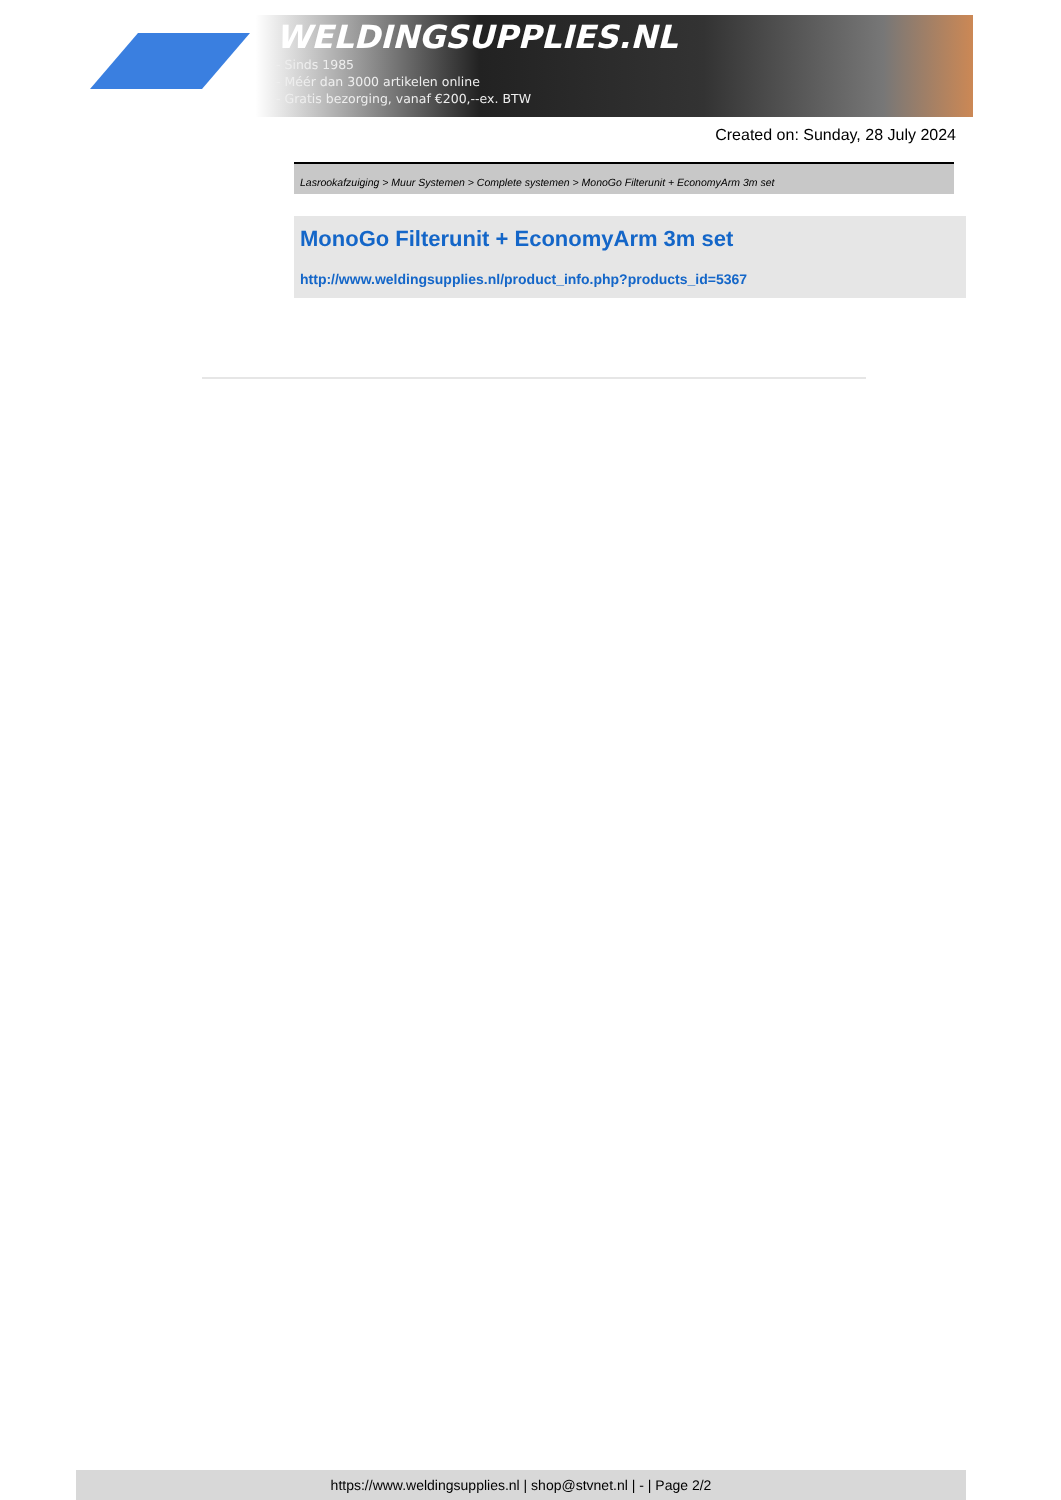WELDINGSUPPLIES.NL
- Sinds 1985
- Méér dan 3000 artikelen online
- Gratis bezorging, vanaf €200,--ex. BTW
Created on: Sunday, 28 July 2024
Lasrookafzuiging > Muur Systemen > Complete systemen > MonoGo Filterunit + EconomyArm 3m set
MonoGo Filterunit + EconomyArm 3m set
http://www.weldingsupplies.nl/product_info.php?products_id=5367
https://www.weldingsupplies.nl | shop@stvnet.nl | - | Page 2/2